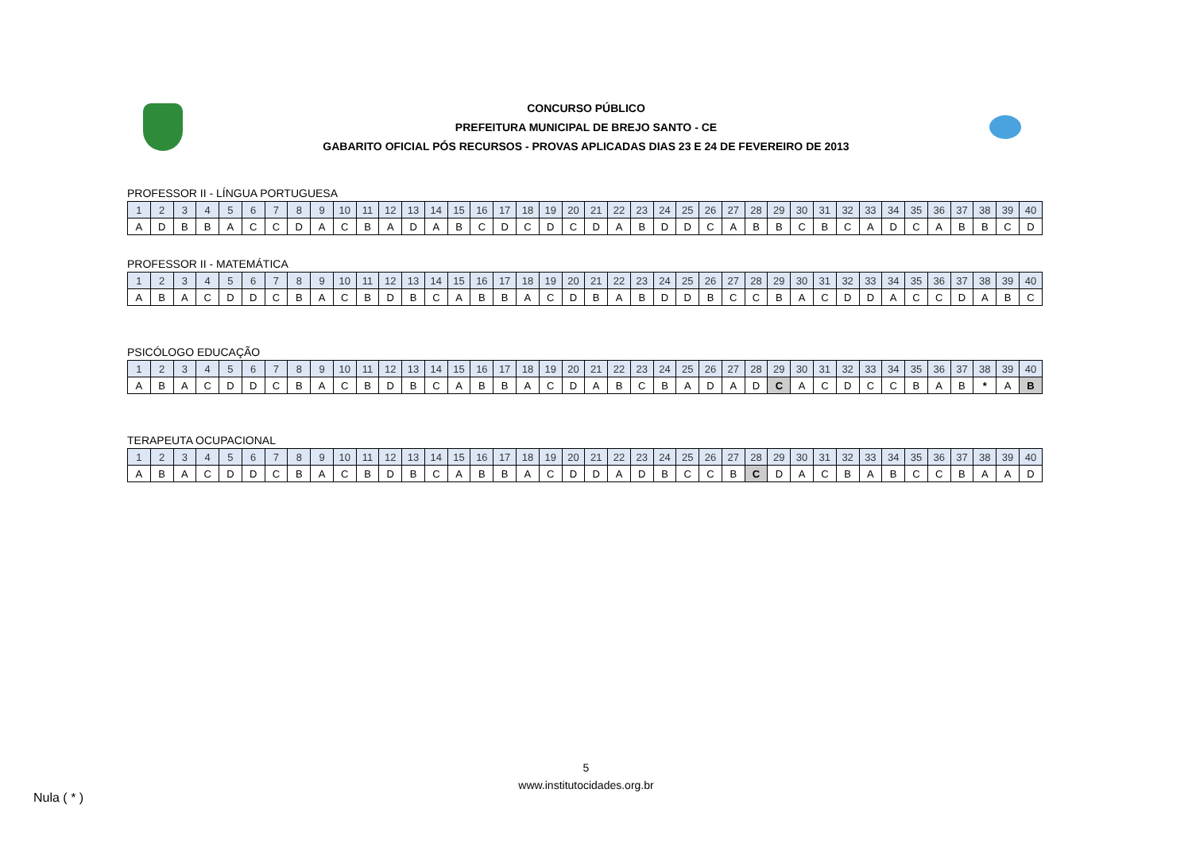CONCURSO PÚBLICO
PREFEITURA MUNICIPAL DE BREJO SANTO - CE
GABARITO OFICIAL PÓS RECURSOS - PROVAS APLICADAS DIAS 23 E 24 DE FEVEREIRO DE 2013
PROFESSOR II - LÍNGUA PORTUGUESA
| 1 | 2 | 3 | 4 | 5 | 6 | 7 | 8 | 9 | 10 | 11 | 12 | 13 | 14 | 15 | 16 | 17 | 18 | 19 | 20 | 21 | 22 | 23 | 24 | 25 | 26 | 27 | 28 | 29 | 30 | 31 | 32 | 33 | 34 | 35 | 36 | 37 | 38 | 39 | 40 |
| --- | --- | --- | --- | --- | --- | --- | --- | --- | --- | --- | --- | --- | --- | --- | --- | --- | --- | --- | --- | --- | --- | --- | --- | --- | --- | --- | --- | --- | --- | --- | --- | --- | --- | --- | --- | --- | --- | --- | --- |
| A | D | B | B | A | C | C | D | A | C | B | A | D | A | B | C | D | C | D | C | D | A | B | D | D | C | A | B | B | C | B | C | A | D | C | A | B | B | C | D |
PROFESSOR II - MATEMÁTICA
| 1 | 2 | 3 | 4 | 5 | 6 | 7 | 8 | 9 | 10 | 11 | 12 | 13 | 14 | 15 | 16 | 17 | 18 | 19 | 20 | 21 | 22 | 23 | 24 | 25 | 26 | 27 | 28 | 29 | 30 | 31 | 32 | 33 | 34 | 35 | 36 | 37 | 38 | 39 | 40 |
| --- | --- | --- | --- | --- | --- | --- | --- | --- | --- | --- | --- | --- | --- | --- | --- | --- | --- | --- | --- | --- | --- | --- | --- | --- | --- | --- | --- | --- | --- | --- | --- | --- | --- | --- | --- | --- | --- | --- | --- |
| A | B | A | C | D | D | C | B | A | C | B | D | B | C | A | B | B | A | C | D | B | A | B | D | D | B | C | C | B | A | C | D | D | A | C | C | D | A | B | C |
PSICÓLOGO EDUCAÇÃO
| 1 | 2 | 3 | 4 | 5 | 6 | 7 | 8 | 9 | 10 | 11 | 12 | 13 | 14 | 15 | 16 | 17 | 18 | 19 | 20 | 21 | 22 | 23 | 24 | 25 | 26 | 27 | 28 | 29 | 30 | 31 | 32 | 33 | 34 | 35 | 36 | 37 | 38 | 39 | 40 |
| --- | --- | --- | --- | --- | --- | --- | --- | --- | --- | --- | --- | --- | --- | --- | --- | --- | --- | --- | --- | --- | --- | --- | --- | --- | --- | --- | --- | --- | --- | --- | --- | --- | --- | --- | --- | --- | --- | --- | --- |
| A | B | A | C | D | D | C | B | A | C | B | D | B | C | A | B | B | A | C | D | A | B | C | B | A | D | A | D | C | A | C | D | C | C | B | A | B | * | A | B |
TERAPEUTA OCUPACIONAL
| 1 | 2 | 3 | 4 | 5 | 6 | 7 | 8 | 9 | 10 | 11 | 12 | 13 | 14 | 15 | 16 | 17 | 18 | 19 | 20 | 21 | 22 | 23 | 24 | 25 | 26 | 27 | 28 | 29 | 30 | 31 | 32 | 33 | 34 | 35 | 36 | 37 | 38 | 39 | 40 |
| --- | --- | --- | --- | --- | --- | --- | --- | --- | --- | --- | --- | --- | --- | --- | --- | --- | --- | --- | --- | --- | --- | --- | --- | --- | --- | --- | --- | --- | --- | --- | --- | --- | --- | --- | --- | --- | --- | --- | --- |
| A | B | A | C | D | D | C | B | A | C | B | D | B | C | A | B | B | A | C | D | D | A | D | B | C | C | B | C | D | A | C | B | A | B | C | C | B | A | A | D |
5
www.institutocidades.org.br
Nula ( * )